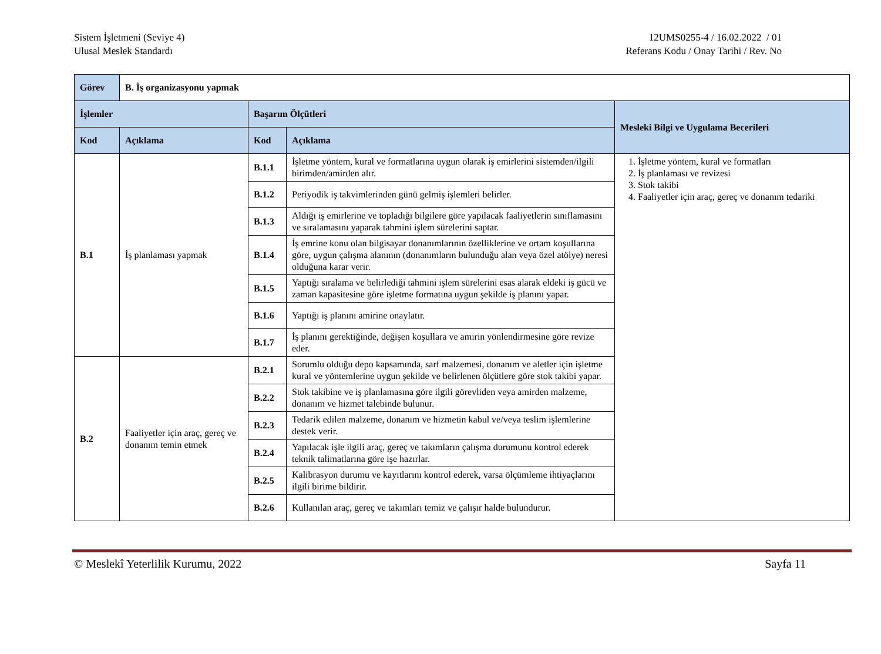Sistem İşletmeni (Seviye 4)
Ulusal Meslek Standardı
12UMS0255-4 / 16.02.2022 / 01
Referans Kodu / Onay Tarihi / Rev. No
| Görev | B. İş organizasyonu yapmak | | | |
| İşlemler | | Başarım Ölçütleri | | Mesleki Bilgi ve Uygulama Becerileri |
| Kod | Açıklama | Kod | Açıklama | |
| B.1 | İş planlaması yapmak | B.1.1 | İşletme yöntem, kural ve formatlarına uygun olarak iş emirlerini sistemden/ilgili birimden/amirden alır. | 1. İşletme yöntem, kural ve formatları 2. İş planlaması ve revizesi 3. Stok takibi 4. Faaliyetler için araç, gereç ve donanım tedariki |
| | | B.1.2 | Periyodik iş takvimlerinden günü gelmiş işlemleri belirler. | |
| | | B.1.3 | Aldığı iş emirlerine ve topladığı bilgilere göre yapılacak faaliyetlerin sınıflamasını ve sıralamasını yaparak tahmini işlem sürelerini saptar. | |
| | | B.1.4 | İş emrine konu olan bilgisayar donanımlarının özelliklerine ve ortam koşullarına göre, uygun çalışma alanının (donanımların bulunduğu alan veya özel atölye) neresi olduğuna karar verir. | |
| | | B.1.5 | Yaptığı sıralama ve belirlediği tahmini işlem sürelerini esas alarak eldeki iş gücü ve zaman kapasitesine göre işletme formatına uygun şekilde iş planını yapar. | |
| | | B.1.6 | Yaptığı iş planını amirine onaylatır. | |
| | | B.1.7 | İş planını gerektiğinde, değişen koşullara ve amirin yönlendirmesine göre revize eder. | |
| B.2 | Faaliyetler için araç, gereç ve donanım temin etmek | B.2.1 | Sorumlu olduğu depo kapsamında, sarf malzemesi, donanım ve aletler için işletme kural ve yöntemlerine uygun şekilde ve belirlenen ölçütlere göre stok takibi yapar. | |
| | | B.2.2 | Stok takibine ve iş planlamasına göre ilgili görevliden veya amirden malzeme, donanım ve hizmet talebinde bulunur. | |
| | | B.2.3 | Tedarik edilen malzeme, donanım ve hizmetin kabul ve/veya teslim işlemlerine destek verir. | |
| | | B.2.4 | Yapılacak işle ilgili araç, gereç ve takımların çalışma durumunu kontrol ederek teknik talimatlarına göre işe hazırlar. | |
| | | B.2.5 | Kalibrasyon durumu ve kayıtlarını kontrol ederek, varsa ölçümleme ihtiyaçlarını ilgili birime bildirir. | |
| | | B.2.6 | Kullanılan araç, gereç ve takımları temiz ve çalışır halde bulundurur. | |
© Meslekî Yeterlilik Kurumu, 2022 Sayfa 11